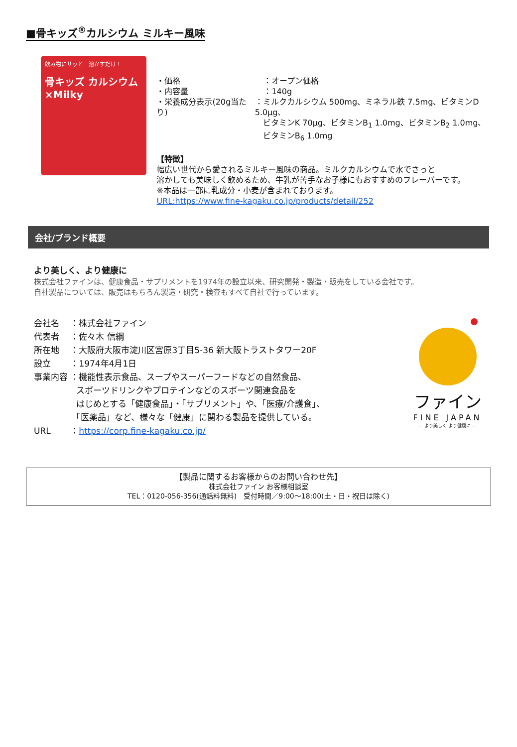■骨キッズ<sup>®</sup>カルシウム ミルキー風味
飲み物にサッと　溶かすだけ！
骨キッズ カルシウム ×Milky
・価格 ：オープン価格
・内容量 ：140g
・栄養成分表示(20g当たり) ：ミルクカルシウム 500mg、ミネラル鉄 7.5mg、ビタミンD 5.0μg、
　ビタミンK 70μg、ビタミンB<sub>1</sub> 1.0mg、ビタミンB<sub>2</sub> 1.0mg、
　ビタミンB<sub>6</sub> 1.0mg
【特徴】
幅広い世代から愛されるミルキー風味の商品。ミルクカルシウムで水でさっと
溶かしても美味しく飲めるため、牛乳が苦手なお子様にもおすすめのフレーバーです。
※本品は一部に乳成分・小麦が含まれております。
URL:https://www.fine-kagaku.co.jp/products/detail/252
会社/ブランド概要
より美しく、より健康に
株式会社ファインは、健康食品・サプリメントを1974年の設立以来、研究開発・製造・販売をしている会社です。
自社製品については、販売はもちろん製造・研究・検査もすべて自社で行っています。
会社名　 ：株式会社ファイン
代表者　 ：佐々木 信綱
所在地　 ：大阪府大阪市淀川区宮原3丁目5-36 新大阪トラストタワー20F
設立　　 ：1974年4月1日
事業内容 ：機能性表示食品、スープやスーパーフードなどの自然食品、
　　　　　スポーツドリンクやプロテインなどのスポーツ関連食品を
　　　　　はじめとする「健康食品」・「サプリメント」や、「医療/介護食」、
　　　　　「医薬品」など、様々な「健康」に関わる製品を提供している。
URL　　 ：https://corp.fine-kagaku.co.jp/
ファイン
FINE JAPAN
— より美しく より健康に —
【製品に関するお客様からのお問い合わせ先】
株式会社ファイン お客様相談室
TEL：0120-056-356(通話料無料)　受付時間／9:00～18:00(土・日・祝日は除く)